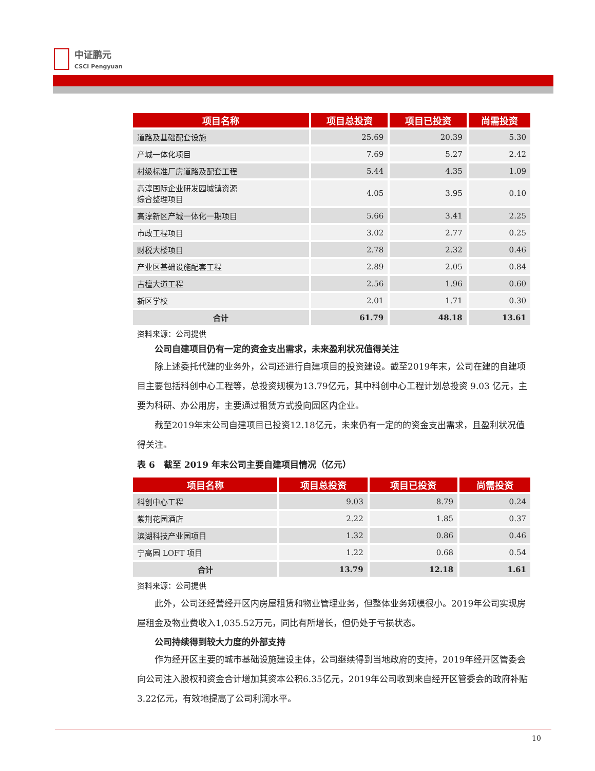中证鹏元
CSCI Pengyuan
| 项目名称 | 项目总投资 | 项目已投资 | 尚需投资 |
| --- | --- | --- | --- |
| 道路及基础配套设施 | 25.69 | 20.39 | 5.30 |
| 产城一体化项目 | 7.69 | 5.27 | 2.42 |
| 村级标准厂房道路及配套工程 | 5.44 | 4.35 | 1.09 |
| 高淳国际企业研发园城镇资源 综合整理项目 | 4.05 | 3.95 | 0.10 |
| 高淳新区产城一体化一期项目 | 5.66 | 3.41 | 2.25 |
| 市政工程项目 | 3.02 | 2.77 | 0.25 |
| 财税大楼项目 | 2.78 | 2.32 | 0.46 |
| 产业区基础设施配套工程 | 2.89 | 2.05 | 0.84 |
| 古檀大道工程 | 2.56 | 1.96 | 0.60 |
| 新区学校 | 2.01 | 1.71 | 0.30 |
| 合计 | 61.79 | 48.18 | 13.61 |
资料来源：公司提供
公司自建项目仍有一定的资金支出需求，未来盈利状况值得关注
除上述委托代建的业务外，公司还进行自建项目的投资建设。截至2019年末，公司在建的自建项目主要包括科创中心工程等，总投资规模为13.79亿元，其中科创中心工程计划总投资 9.03 亿元，主要为科研、办公用房，主要通过租赁方式投向园区内企业。
截至2019年末公司自建项目已投资12.18亿元，未来仍有一定的的资金支出需求，且盈利状况值得关注。
表 6　截至 2019 年末公司主要自建项目情况（亿元）
| 项目名称 | 项目总投资 | 项目已投资 | 尚需投资 |
| --- | --- | --- | --- |
| 科创中心工程 | 9.03 | 8.79 | 0.24 |
| 紫荆花园酒店 | 2.22 | 1.85 | 0.37 |
| 滨湖科技产业园项目 | 1.32 | 0.86 | 0.46 |
| 宁高园 LOFT 项目 | 1.22 | 0.68 | 0.54 |
| 合计 | 13.79 | 12.18 | 1.61 |
资料来源：公司提供
此外，公司还经营经开区内房屋租赁和物业管理业务，但整体业务规模很小。2019年公司实现房屋租金及物业费收入1,035.52万元，同比有所增长，但仍处于亏损状态。
公司持续得到较大力度的外部支持
作为经开区主要的城市基础设施建设主体，公司继续得到当地政府的支持，2019年经开区管委会向公司注入股权和资金合计增加其资本公积6.35亿元，2019年公司收到来自经开区管委会的政府补贴3.22亿元，有效地提高了公司利润水平。
10